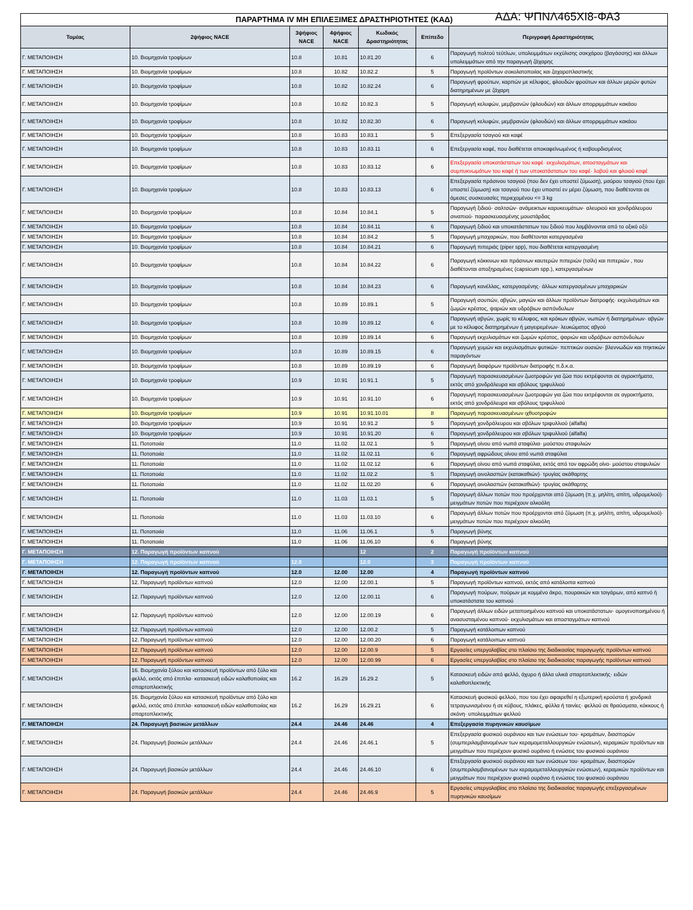ΠΑΡΑΡΤΗΜΑ IV ΜΗ ΕΠΙΛΕΞΙΜΕΣ ΔΡΑΣΤΗΡΙΟΤΗΤΕΣ (ΚΑΔ) ΑΔΑ: ΨΠΝΛ465ΧΙ8-ΦΑ3
| Τομέας | 2ψήφιος NACE | 3ψήφιος NACE | 4ψήφιος NACE | Κωδικός Δραστηριότητας | Επίπεδο | Περιγραφή Δραστηριότητας |
| --- | --- | --- | --- | --- | --- | --- |
| Γ. ΜΕΤΑΠΟΙΗΣΗ | 10. Βιομηχανία τροφίμων | 10.8 | 10.81 | 10.81.20 | 6 | Παραγωγή πολτού τεύτλων, υπολειμμάτων εκχύλισης σακχάρου (βαγάσσης) και άλλων υπολειμμάτων από την παραγωγή ζάχαρης |
| Γ. ΜΕΤΑΠΟΙΗΣΗ | 10. Βιομηχανία τροφίμων | 10.8 | 10.82 | 10.82.2 | 5 | Παραγωγή προϊόντων σοκολατοποιίας και ζαχαροπλαστικής |
| Γ. ΜΕΤΑΠΟΙΗΣΗ | 10. Βιομηχανία τροφίμων | 10.8 | 10.82 | 10.82.24 | 6 | Παραγωγή φρούτων, καρπών με κέλυφος, φλουδών φρούτων και άλλων μερών φυτών διατηρημένων με ζάχαρη |
| Γ. ΜΕΤΑΠΟΙΗΣΗ | 10. Βιομηχανία τροφίμων | 10.8 | 10.82 | 10.82.3 | 5 | Παραγωγή κελυφών, μεμβρανών (φλουδών) και άλλων απορριμμάτων κακάου |
| Γ. ΜΕΤΑΠΟΙΗΣΗ | 10. Βιομηχανία τροφίμων | 10.8 | 10.82 | 10.82.30 | 6 | Παραγωγή κελυφών, μεμβρανών (φλουδών) και άλλων απορριμμάτων κακάου |
| Γ. ΜΕΤΑΠΟΙΗΣΗ | 10. Βιομηχανία τροφίμων | 10.8 | 10.83 | 10.83.1 | 5 | Επεξεργασία τσαγιού και καφέ |
| Γ. ΜΕΤΑΠΟΙΗΣΗ | 10. Βιομηχανία τροφίμων | 10.8 | 10.83 | 10.83.11 | 6 | Επεξεργασία καφέ, που διαθέτεται αποκαφεϊνωμένος ή καβουρδισμένος |
| Γ. ΜΕΤΑΠΟΙΗΣΗ | 10. Βιομηχανία τροφίμων | 10.8 | 10.83 | 10.83.12 | 6 | Επεξεργασία υποκατάστατων του καφέ· εκχυλισμάτων, αποσταγμάτων και συμπυκνωμάτων του καφέ ή των υποκατάστατων του καφέ· λοβού και φλοιού καφέ |
| Γ. ΜΕΤΑΠΟΙΗΣΗ | 10. Βιομηχανία τροφίμων | 10.8 | 10.83 | 10.83.13 | 6 | Επεξεργασία πράσινου τσαγιού (που δεν έχει υποστεί ζύμωση), μαύρου τσαγιού (που έχει υποστεί ζύμωση) και τσαγιού που έχει υποστεί εν μέρει ζύμωση, που διαθέτονται σε άμεσες συσκευασίες περιεχομένου <= 3 kg |
| Γ. ΜΕΤΑΠΟΙΗΣΗ | 10. Βιομηχανία τροφίμων | 10.8 | 10.84 | 10.84.1 | 5 | Παραγωγή ξιδιού· σαλτσών· ανάμεικτων καρυκευμάτων· αλευριού και χονδράλευρου σιναπιού· παρασκευασμένης μουστάρδας |
| Γ. ΜΕΤΑΠΟΙΗΣΗ | 10. Βιομηχανία τροφίμων | 10.8 | 10.84 | 10.84.11 | 6 | Παραγωγή ξιδιού και υποκατάστατων του ξιδιού που λαμβάνονται από το οξικό οξύ |
| Γ. ΜΕΤΑΠΟΙΗΣΗ | 10. Βιομηχανία τροφίμων | 10.8 | 10.84 | 10.84.2 | 5 | Παραγωγή μπαχαρικών, που διαθέτονται κατεργασμένα |
| Γ. ΜΕΤΑΠΟΙΗΣΗ | 10. Βιομηχανία τροφίμων | 10.8 | 10.84 | 10.84.21 | 6 | Παραγωγή πιπεριάς (piper spp), που διαθέτεται κατεργασμένη |
| Γ. ΜΕΤΑΠΟΙΗΣΗ | 10. Βιομηχανία τροφίμων | 10.8 | 10.84 | 10.84.22 | 6 | Παραγωγή κόκκινων και πράσινων καυτερών πιπεριών (τσίλι) και πιπεριών , που διαθέτονται αποξηραμένες (capsicum spp.), κατεργασμένων |
| Γ. ΜΕΤΑΠΟΙΗΣΗ | 10. Βιομηχανία τροφίμων | 10.8 | 10.84 | 10.84.23 | 6 | Παραγωγή κανέλλας, κατεργασμένης· άλλων κατεργασμένων μπαχαρικών |
| Γ. ΜΕΤΑΠΟΙΗΣΗ | 10. Βιομηχανία τροφίμων | 10.8 | 10.89 | 10.89.1 | 5 | Παραγωγή σουπών, αβγών, μαγιών και άλλων προϊόντων διατροφής· εκχυλισμάτων και ζωμών κρέατος, ψαριών και υδρόβιων ασπόνδυλων |
| Γ. ΜΕΤΑΠΟΙΗΣΗ | 10. Βιομηχανία τροφίμων | 10.8 | 10.89 | 10.89.12 | 6 | Παραγωγή αβγών, χωρίς το κέλυφος, και κρόκων αβγών, νωπών ή διατηρημένων· αβγών με το κέλυφος διατηρημένων ή μαγειρεμένων· λευκώματος αβγού |
| Γ. ΜΕΤΑΠΟΙΗΣΗ | 10. Βιομηχανία τροφίμων | 10.8 | 10.89 | 10.89.14 | 6 | Παραγωγή εκχυλισμάτων και ζωμών κρέατος, ψαριών και υδρόβιων ασπόνδυλων |
| Γ. ΜΕΤΑΠΟΙΗΣΗ | 10. Βιομηχανία τροφίμων | 10.8 | 10.89 | 10.89.15 | 6 | Παραγωγή χυμών και εκχυλισμάτων φυτικών· πεπτικών ουσιών· βλεννωδών και πηκτικών παραγόντων |
| Γ. ΜΕΤΑΠΟΙΗΣΗ | 10. Βιομηχανία τροφίμων | 10.8 | 10.89 | 10.89.19 | 6 | Παραγωγή διαφόρων προϊόντων διατροφής π.δ.κ.α. |
| Γ. ΜΕΤΑΠΟΙΗΣΗ | 10. Βιομηχανία τροφίμων | 10.9 | 10.91 | 10.91.1 | 5 | Παραγωγή παρασκευασμένων ζωοτροφών για ζώα που εκτρέφονται σε αγροκτήματα, εκτός από χονδράλευρα και σβόλους τριφυλλιού |
| Γ. ΜΕΤΑΠΟΙΗΣΗ | 10. Βιομηχανία τροφίμων | 10.9 | 10.91 | 10.91.10 | 6 | Παραγωγή παρασκευασμένων ζωοτροφών για ζώα που εκτρέφονται σε αγροκτήματα, εκτός από χονδράλευρα και σβόλους τριφυλλιού |
| Γ. ΜΕΤΑΠΟΙΗΣΗ | 10. Βιομηχανία τροφίμων | 10.9 | 10.91 | 10.91.10.01 | 8 | Παραγωγή παρασκευασμένων ιχθυοτροφών |
| Γ. ΜΕΤΑΠΟΙΗΣΗ | 10. Βιομηχανία τροφίμων | 10.9 | 10.91 | 10.91.2 | 5 | Παραγωγή χονδράλευρου και σβόλων τριφυλλιού (alfalfa) |
| Γ. ΜΕΤΑΠΟΙΗΣΗ | 10. Βιομηχανία τροφίμων | 10.9 | 10.91 | 10.91.20 | 6 | Παραγωγή χονδράλευρου και σβόλων τριφυλλιού (alfalfa) |
| Γ. ΜΕΤΑΠΟΙΗΣΗ | 11. Ποτοποιία | 11.0 | 11.02 | 11.02.1 | 5 | Παραγωγή οίνου από νωπά σταφύλια· μούστου σταφυλιών |
| Γ. ΜΕΤΑΠΟΙΗΣΗ | 11. Ποτοποιία | 11.0 | 11.02 | 11.02.11 | 6 | Παραγωγή αφρώδους οίνου από νωπά σταφύλια |
| Γ. ΜΕΤΑΠΟΙΗΣΗ | 11. Ποτοποιία | 11.0 | 11.02 | 11.02.12 | 6 | Παραγωγή οίνου από νωπά σταφύλια, εκτός από τον αφρώδη οίνο· μούστου σταφυλιών |
| Γ. ΜΕΤΑΠΟΙΗΣΗ | 11. Ποτοποιία | 11.0 | 11.02 | 11.02.2 | 5 | Παραγωγή οινολασπών (κατακαθιών)· τρυγίας ακάθαρτης |
| Γ. ΜΕΤΑΠΟΙΗΣΗ | 11. Ποτοποιία | 11.0 | 11.02 | 11.02.20 | 6 | Παραγωγή οινολασπών (κατακαθιών)· τρυγίας ακάθαρτης |
| Γ. ΜΕΤΑΠΟΙΗΣΗ | 11. Ποτοποιία | 11.0 | 11.03 | 11.03.1 | 5 | Παραγωγή άλλων ποτών που προέρχονται από ζύμωση (π.χ. μηλίτη, απίτη, υδρομελιού)· μειγμάτων ποτών που περιέχουν αλκοόλη |
| Γ. ΜΕΤΑΠΟΙΗΣΗ | 11. Ποτοποιία | 11.0 | 11.03 | 11.03.10 | 6 | Παραγωγή άλλων ποτών που προέρχονται από ζύμωση (π.χ. μηλίτη, απίτη, υδρομελιού)· μειγμάτων ποτών που περιέχουν αλκοόλη |
| Γ. ΜΕΤΑΠΟΙΗΣΗ | 11. Ποτοποιία | 11.0 | 11.06 | 11.06.1 | 5 | Παραγωγή βύνης |
| Γ. ΜΕΤΑΠΟΙΗΣΗ | 11. Ποτοποιία | 11.0 | 11.06 | 11.06.10 | 6 | Παραγωγή βύνης |
| Γ. ΜΕΤΑΠΟΙΗΣΗ | 12. Παραγωγή προϊόντων καπνού | | | 12 | 2 | Παραγωγή προϊόντων καπνού |
| Γ. ΜΕΤΑΠΟΙΗΣΗ | 12. Παραγωγή προϊόντων καπνού | 12.0 | | 12.0 | 3 | Παραγωγή προϊόντων καπνού |
| Γ. ΜΕΤΑΠΟΙΗΣΗ | 12. Παραγωγή προϊόντων καπνού | 12.0 | 12.00 | 12.00 | 4 | Παραγωγή προϊόντων καπνού |
| Γ. ΜΕΤΑΠΟΙΗΣΗ | 12. Παραγωγή προϊόντων καπνού | 12.0 | 12.00 | 12.00.1 | 5 | Παραγωγή προϊόντων καπνού, εκτός από κατάλοιπα καπνού |
| Γ. ΜΕΤΑΠΟΙΗΣΗ | 12. Παραγωγή προϊόντων καπνού | 12.0 | 12.00 | 12.00.11 | 6 | Παραγωγή πούρων, πούρων με κομμένο άκρο, πουρακιών και τσιγάρων, από καπνό ή υποκατάστατα του καπνού |
| Γ. ΜΕΤΑΠΟΙΗΣΗ | 12. Παραγωγή προϊόντων καπνού | 12.0 | 12.00 | 12.00.19 | 6 | Παραγωγή άλλων ειδών μεταποιημένου καπνού και υποκατάστατων· ομογενοποιημένου ή ανασυσταμένου καπνού· εκχυλισμάτων και αποσταγμάτων καπνού |
| Γ. ΜΕΤΑΠΟΙΗΣΗ | 12. Παραγωγή προϊόντων καπνού | 12.0 | 12.00 | 12.00.2 | 5 | Παραγωγή κατάλοιπων καπνού |
| Γ. ΜΕΤΑΠΟΙΗΣΗ | 12. Παραγωγή προϊόντων καπνού | 12.0 | 12.00 | 12.00.20 | 6 | Παραγωγή κατάλοιπων καπνού |
| Γ. ΜΕΤΑΠΟΙΗΣΗ | 12. Παραγωγή προϊόντων καπνού | 12.0 | 12.00 | 12.00.9 | 5 | Εργασίες υπεργολαβίας στο πλαίσιο της διαδικασίας παραγωγής προϊόντων καπνού |
| Γ. ΜΕΤΑΠΟΙΗΣΗ | 12. Παραγωγή προϊόντων καπνού | 12.0 | 12.00 | 12.00.99 | 6 | Εργασίες υπεργολαβίας στο πλαίσιο της διαδικασίας παραγωγής προϊόντων καπνού |
| Γ. ΜΕΤΑΠΟΙΗΣΗ | 16. Βιομηχανία ξύλου και κατασκευή προϊόντων από ξύλο και φελλό, εκτός από έπιπλα· κατασκευή ειδών καλαθοποιίας και σπαρτοπλεκτικής | 16.2 | 16.29 | 16.29.2 | 5 | Κατασκευή ειδών από φελλό, άχυρο ή άλλα υλικά σπαρτοπλεκτικής· ειδών καλαθοπλεκτικής |
| Γ. ΜΕΤΑΠΟΙΗΣΗ | 16. Βιομηχανία ξύλου και κατασκευή προϊόντων από ξύλο και φελλό, εκτός από έπιπλα· κατασκευή ειδών καλαθοποιίας και σπαρτοπλεκτικής | 16.2 | 16.29 | 16.29.21 | 6 | Κατασκευή φυσικού φελλού, που του έχει αφαιρεθεί η εξωτερική κρούστα ή χονδρικά τετραγωνισμένου ή σε κύβους, πλάκες, φύλλα ή ταινίες· φελλού σε θραύσματα, κόκκους ή σκόνη· υπολειμμάτων φελλού |
| Γ. ΜΕΤΑΠΟΙΗΣΗ | 24. Παραγωγή βασικών μετάλλων | 24.4 | 24.46 | 24.46 | 4 | Επεξεργασία πυρηνικών καυσίμων |
| Γ. ΜΕΤΑΠΟΙΗΣΗ | 24. Παραγωγή βασικών μετάλλων | 24.4 | 24.46 | 24.46.1 | 5 | Επεξεργασία φυσικού ουράνιου και των ενώσεων του· κραμάτων, διασπορών (συμπεριλαμβανομένων των κεραμομεταλλουργικών ενώσεων), κεραμικών προϊόντων και μειγμάτων που περιέχουν φυσικό ουράνιο ή ενώσεις του φυσικού ουράνιου |
| Γ. ΜΕΤΑΠΟΙΗΣΗ | 24. Παραγωγή βασικών μετάλλων | 24.4 | 24.46 | 24.46.10 | 6 | Επεξεργασία φυσικού ουράνιου και των ενώσεων του· κραμάτων, διασπορών (συμπεριλαμβανομένων των κεραμομεταλλουργικών ενώσεων), κεραμικών προϊόντων και μειγμάτων που περιέχουν φυσικό ουράνιο ή ενώσεις του φυσικού ουράνιου |
| Γ. ΜΕΤΑΠΟΙΗΣΗ | 24. Παραγωγή βασικών μετάλλων | 24.4 | 24.46 | 24.46.9 | 5 | Εργασίες υπεργολαβίας στο πλαίσιο της διαδικασίας παραγωγής επεξεργασμένων πυρηνικών καυσίμων |